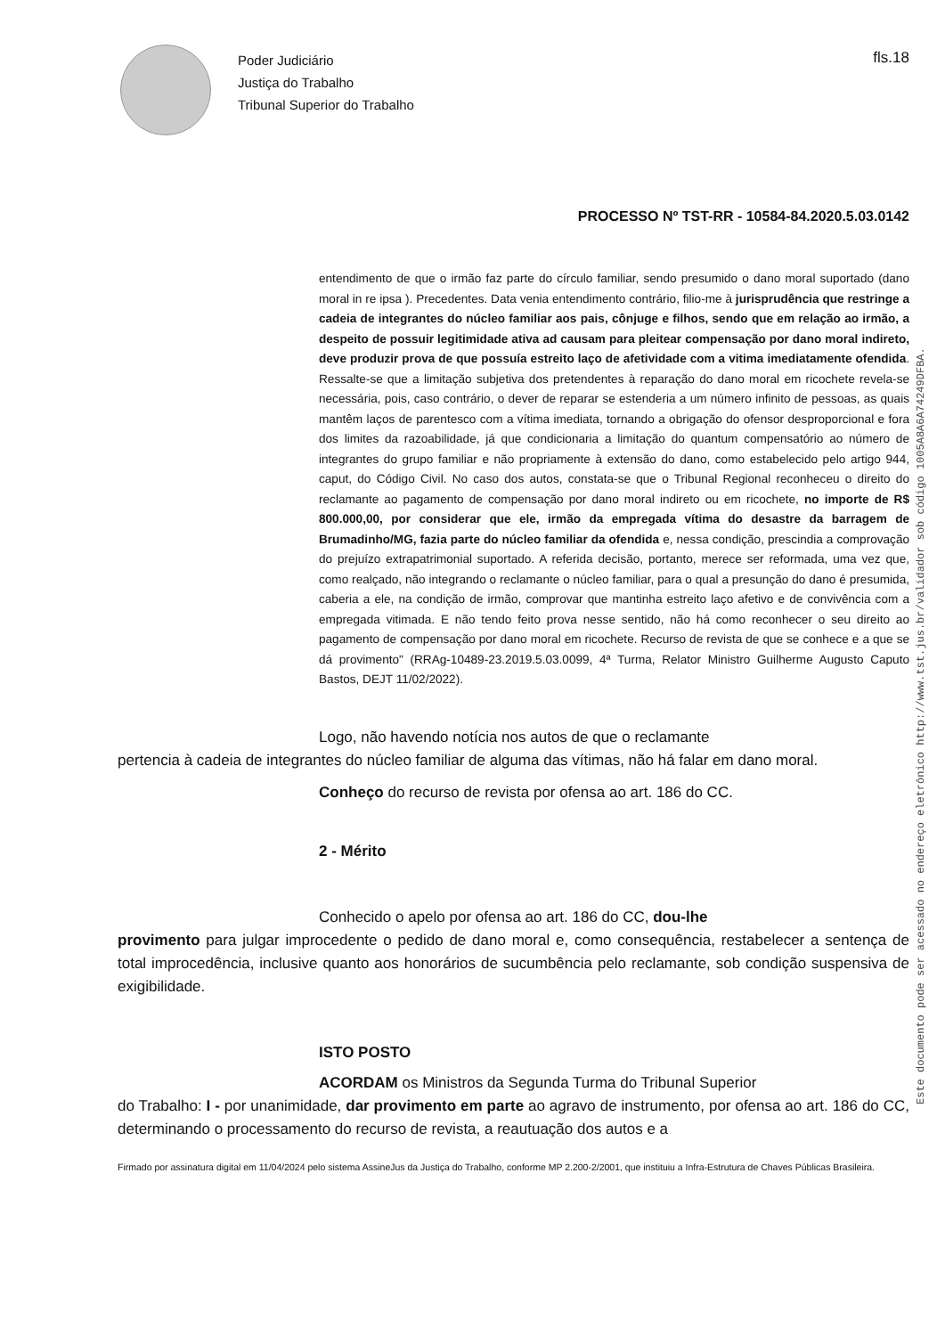Poder Judiciário
Justiça do Trabalho
Tribunal Superior do Trabalho
fls.18
PROCESSO Nº TST-RR - 10584-84.2020.5.03.0142
entendimento de que o irmão faz parte do círculo familiar, sendo presumido o dano moral suportado (dano moral in re ipsa ). Precedentes. Data venia entendimento contrário, filio-me à jurisprudência que restringe a cadeia de integrantes do núcleo familiar aos pais, cônjuge e filhos, sendo que em relação ao irmão, a despeito de possuir legitimidade ativa ad causam para pleitear compensação por dano moral indireto, deve produzir prova de que possuía estreito laço de afetividade com a vitima imediatamente ofendida. Ressalte-se que a limitação subjetiva dos pretendentes à reparação do dano moral em ricochete revela-se necessária, pois, caso contrário, o dever de reparar se estenderia a um número infinito de pessoas, as quais mantêm laços de parentesco com a vítima imediata, tornando a obrigação do ofensor desproporcional e fora dos limites da razoabilidade, já que condicionaria a limitação do quantum compensatório ao número de integrantes do grupo familiar e não propriamente à extensão do dano, como estabelecido pelo artigo 944, caput, do Código Civil. No caso dos autos, constata-se que o Tribunal Regional reconheceu o direito do reclamante ao pagamento de compensação por dano moral indireto ou em ricochete, no importe de R$ 800.000,00, por considerar que ele, irmão da empregada vítima do desastre da barragem de Brumadinho/MG, fazia parte do núcleo familiar da ofendida e, nessa condição, prescindia a comprovação do prejuízo extrapatrimonial suportado. A referida decisão, portanto, merece ser reformada, uma vez que, como realçado, não integrando o reclamante o núcleo familiar, para o qual a presunção do dano é presumida, caberia a ele, na condição de irmão, comprovar que mantinha estreito laço afetivo e de convivência com a empregada vitimada. E não tendo feito prova nesse sentido, não há como reconhecer o seu direito ao pagamento de compensação por dano moral em ricochete. Recurso de revista de que se conhece e a que se dá provimento" (RRAg-10489-23.2019.5.03.0099, 4ª Turma, Relator Ministro Guilherme Augusto Caputo Bastos, DEJT 11/02/2022).
Logo, não havendo notícia nos autos de que o reclamante
pertencia à cadeia de integrantes do núcleo familiar de alguma das vítimas, não há falar em dano moral.
Conheço do recurso de revista por ofensa ao art. 186 do CC.
2 - Mérito
Conhecido o apelo por ofensa ao art. 186 do CC, dou-lhe
provimento para julgar improcedente o pedido de dano moral e, como consequência, restabelecer a sentença de total improcedência, inclusive quanto aos honorários de sucumbência pelo reclamante, sob condição suspensiva de exigibilidade.
ISTO POSTO
ACORDAM os Ministros da Segunda Turma do Tribunal Superior
do Trabalho: I - por unanimidade, dar provimento em parte ao agravo de instrumento, por ofensa ao art. 186 do CC, determinando o processamento do recurso de revista, a reautuação dos autos e a
Firmado por assinatura digital em 11/04/2024 pelo sistema AssineJus da Justiça do Trabalho, conforme MP 2.200-2/2001, que instituiu a Infra-Estrutura de Chaves Públicas Brasileira.
Este documento pode ser acessado no endereço eletrônico http://www.tst.jus.br/validador sob código 1005A8A6A74249DFBA.